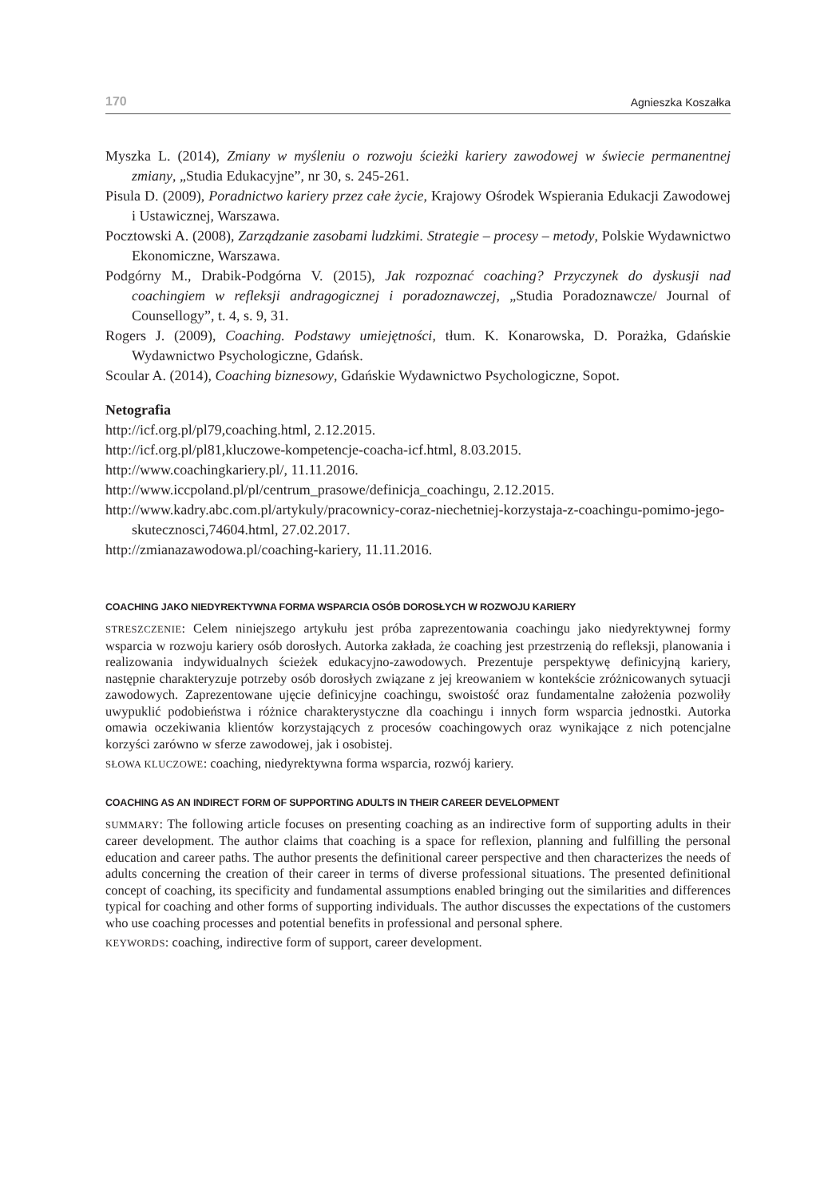170 Agnieszka Koszałka
Myszka L. (2014), Zmiany w myśleniu o rozwoju ścieżki kariery zawodowej w świecie permanentnej zmiany, „Studia Edukacyjne”, nr 30, s. 245-261.
Pisula D. (2009), Poradnictwo kariery przez całe życie, Krajowy Ośrodek Wspierania Edukacji Zawodowej i Ustawicznej, Warszawa.
Pocztowski A. (2008), Zarządzanie zasobami ludzkimi. Strategie – procesy – metody, Polskie Wydawnictwo Ekonomiczne, Warszawa.
Podgórny M., Drabik-Podgórna V. (2015), Jak rozpoznać coaching? Przyczynek do dyskusji nad coachingiem w refleksji andragogicznej i poradoznawczej, „Studia Poradoznawcze/ Journal of Counsellogy”, t. 4, s. 9, 31.
Rogers J. (2009), Coaching. Podstawy umiejętności, tłum. K. Konarowska, D. Porażka, Gdańskie Wydawnictwo Psychologiczne, Gdańsk.
Scoular A. (2014), Coaching biznesowy, Gdańskie Wydawnictwo Psychologiczne, Sopot.
Netografia
http://icf.org.pl/pl79,coaching.html, 2.12.2015.
http://icf.org.pl/pl81,kluczowe-kompetencje-coacha-icf.html, 8.03.2015.
http://www.coachingkariery.pl/, 11.11.2016.
http://www.iccpoland.pl/pl/centrum_prasowe/definicja_coachingu, 2.12.2015.
http://www.kadry.abc.com.pl/artykuly/pracownicy-coraz-niechetniej-korzystaja-z-coachingu-pomimo-jego-skutecznosci,74604.html, 27.02.2017.
http://zmianazawodowa.pl/coaching-kariery, 11.11.2016.
COACHING JAKO NIEDYREKTYWNA FORMA WSPARCIA OSÓB DOROSŁYCH W ROZWOJU KARIERY
STRESZCZENIE: Celem niniejszego artykułu jest próba zaprezentowania coachingu jako niedyrektywnej formy wsparcia w rozwoju kariery osób dorosłych. Autorka zakłada, że coaching jest przestrzenią do refleksji, planowania i realizowania indywidualnych ścieżek edukacyjno-zawodowych. Prezentuje perspektywę definicyjną kariery, następnie charakteryzuje potrzeby osób dorosłych związane z jej kreowaniem w kontekście zróżnicowanych sytuacji zawodowych. Zaprezentowane ujęcie definicyjne coachingu, swoistość oraz fundamentalne założenia pozwoliły uwypuklić podobieństwa i różnice charakterystyczne dla coachingu i innych form wsparcia jednostki. Autorka omawia oczekiwania klientów korzystających z procesów coachingowych oraz wynikające z nich potencjalne korzyści zarówno w sferze zawodowej, jak i osobistej.
SŁOWA KLUCZOWE: coaching, niedyrektywna forma wsparcia, rozwój kariery.
COACHING AS AN INDIRECT FORM OF SUPPORTING ADULTS IN THEIR CAREER DEVELOPMENT
SUMMARY: The following article focuses on presenting coaching as an indirective form of supporting adults in their career development. The author claims that coaching is a space for reflexion, planning and fulfilling the personal education and career paths. The author presents the definitional career perspective and then characterizes the needs of adults concerning the creation of their career in terms of diverse professional situations. The presented definitional concept of coaching, its specificity and fundamental assumptions enabled bringing out the similarities and differences typical for coaching and other forms of supporting individuals. The author discusses the expectations of the customers who use coaching processes and potential benefits in professional and personal sphere.
KEYWORDS: coaching, indirective form of support, career development.